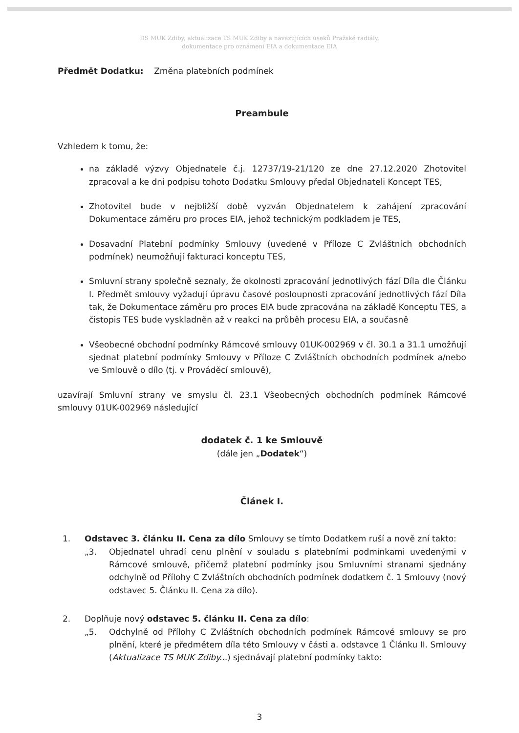DS MUK Zdiby, aktualizace TS MUK Zdiby a navazujících úseků Pražské radiály,
dokumentace pro oznámení EIA a dokumentace EIA
Předmět Dodatku: Změna platebních podmínek
Preambule
Vzhledem k tomu, že:
na základě výzvy Objednatele č.j. 12737/19-21/120 ze dne 27.12.2020 Zhotovitel zpracoval a ke dni podpisu tohoto Dodatku Smlouvy předal Objednateli Koncept TES,
Zhotovitel bude v nejbližší době vyzván Objednatelem k zahájení zpracování Dokumentace záměru pro proces EIA, jehož technickým podkladem je TES,
Dosavadní Platební podmínky Smlouvy (uvedené v Příloze C Zvláštních obchodních podmínek) neumožňují fakturaci konceptu TES,
Smluvní strany společně seznaly, že okolnosti zpracování jednotlivých fází Díla dle Článku I. Předmět smlouvy vyžadují úpravu časové posloupnosti zpracování jednotlivých fází Díla tak, že Dokumentace záměru pro proces EIA bude zpracována na základě Konceptu TES, a čistopis TES bude vyskladněn až v reakci na průběh procesu EIA, a současně
Všeobecné obchodní podmínky Rámcové smlouvy 01UK-002969 v čl. 30.1 a 31.1 umožňují sjednat platební podmínky Smlouvy v Příloze C Zvláštních obchodních podmínek a/nebo ve Smlouvě o dílo (tj. v Prováděcí smlouvě),
uzavírají Smluvní strany ve smyslu čl. 23.1 Všeobecných obchodních podmínek Rámcové smlouvy 01UK-002969 následující
dodatek č. 1 ke Smlouvě
(dále jen „Dodatek“)
Článek I.
1. Odstavec 3. článku II. Cena za dílo Smlouvy se tímto Dodatkem ruší a nově zní takto:
„3. Objednatel uhradí cenu plnění v souladu s platebními podmínkami uvedenými v Rámcové smlouvě, přičemž platební podmínky jsou Smluvními stranami sjednány odchylně od Přílohy C Zvláštních obchodních podmínek dodatkem č. 1 Smlouvy (nový odstavec 5. Článku II. Cena za dílo).
2. Doplňuje nový odstavec 5. článku II. Cena za dílo:
„5. Odchylně od Přílohy C Zvláštních obchodních podmínek Rámcové smlouvy se pro plnění, které je předmětem díla této Smlouvy v části a. odstavce 1 Článku II. Smlouvy (Aktualizace TS MUK Zdiby...) sjednávají platební podmínky takto:
3